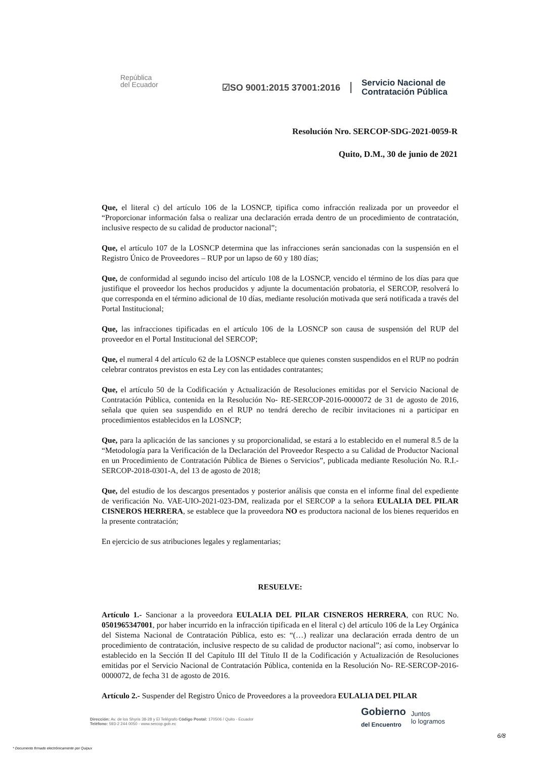República
del Ecuador
☑SO 9001:2015 37001:2016
Servicio Nacional de
Contratación Pública
Resolución Nro. SERCOP-SDG-2021-0059-R
Quito, D.M., 30 de junio de 2021
Que, el literal c) del artículo 106 de la LOSNCP, tipifica como infracción realizada por un proveedor el “Proporcionar información falsa o realizar una declaración errada dentro de un procedimiento de contratación, inclusive respecto de su calidad de productor nacional”;
Que, el artículo 107 de la LOSNCP determina que las infracciones serán sancionadas con la suspensión en el Registro Único de Proveedores – RUP por un lapso de 60 y 180 días;
Que, de conformidad al segundo inciso del artículo 108 de la LOSNCP, vencido el término de los días para que justifique el proveedor los hechos producidos y adjunte la documentación probatoria, el SERCOP, resolverá lo que corresponda en el término adicional de 10 días, mediante resolución motivada que será notificada a través del Portal Institucional;
Que, las infracciones tipificadas en el artículo 106 de la LOSNCP son causa de suspensión del RUP del proveedor en el Portal Institucional del SERCOP;
Que, el numeral 4 del artículo 62 de la LOSNCP establece que quienes consten suspendidos en el RUP no podrán celebrar contratos previstos en esta Ley con las entidades contratantes;
Que, el artículo 50 de la Codificación y Actualización de Resoluciones emitidas por el Servicio Nacional de Contratación Pública, contenida en la Resolución No- RE-SERCOP-2016-0000072 de 31 de agosto de 2016, señala que quien sea suspendido en el RUP no tendrá derecho de recibir invitaciones ni a participar en procedimientos establecidos en la LOSNCP;
Que, para la aplicación de las sanciones y su proporcionalidad, se estará a lo establecido en el numeral 8.5 de la “Metodología para la Verificación de la Declaración del Proveedor Respecto a su Calidad de Productor Nacional en un Procedimiento de Contratación Pública de Bienes o Servicios”, publicada mediante Resolución No. R.I.-SERCOP-2018-0301-A, del 13 de agosto de 2018;
Que, del estudio de los descargos presentados y posterior análisis que consta en el informe final del expediente de verificación No. VAE-UIO-2021-023-DM, realizada por el SERCOP a la señora EULALIA DEL PILAR CISNEROS HERRERA, se establece que la proveedora NO es productora nacional de los bienes requeridos en la presente contratación;
En ejercicio de sus atribuciones legales y reglamentarias;
RESUELVE:
Artículo 1.- Sancionar a la proveedora EULALIA DEL PILAR CISNEROS HERRERA, con RUC No. 0501965347001, por haber incurrido en la infracción tipificada en el literal c) del artículo 106 de la Ley Orgánica del Sistema Nacional de Contratación Pública, esto es: “(…) realizar una declaración errada dentro de un procedimiento de contratación, inclusive respecto de su calidad de productor nacional”; así como, inobservar lo establecido en la Sección II del Capítulo III del Título II de la Codificación y Actualización de Resoluciones emitidas por el Servicio Nacional de Contratación Pública, contenida en la Resolución No- RE-SERCOP-2016-0000072, de fecha 31 de agosto de 2016.
Artículo 2.- Suspender del Registro Único de Proveedores a la proveedora EULALIA DEL PILAR
Dirección: Av. de los Shyris 38-28 y El Telégrafo Código Postal: 170506 / Quito - Ecuador
Teléfono: 593-2 244 0050 - www.sercop.gob.ec
Gobierno
del Encuentro
Juntos
lo logramos
6/8
* Documento firmado electrónicamente por Quipux